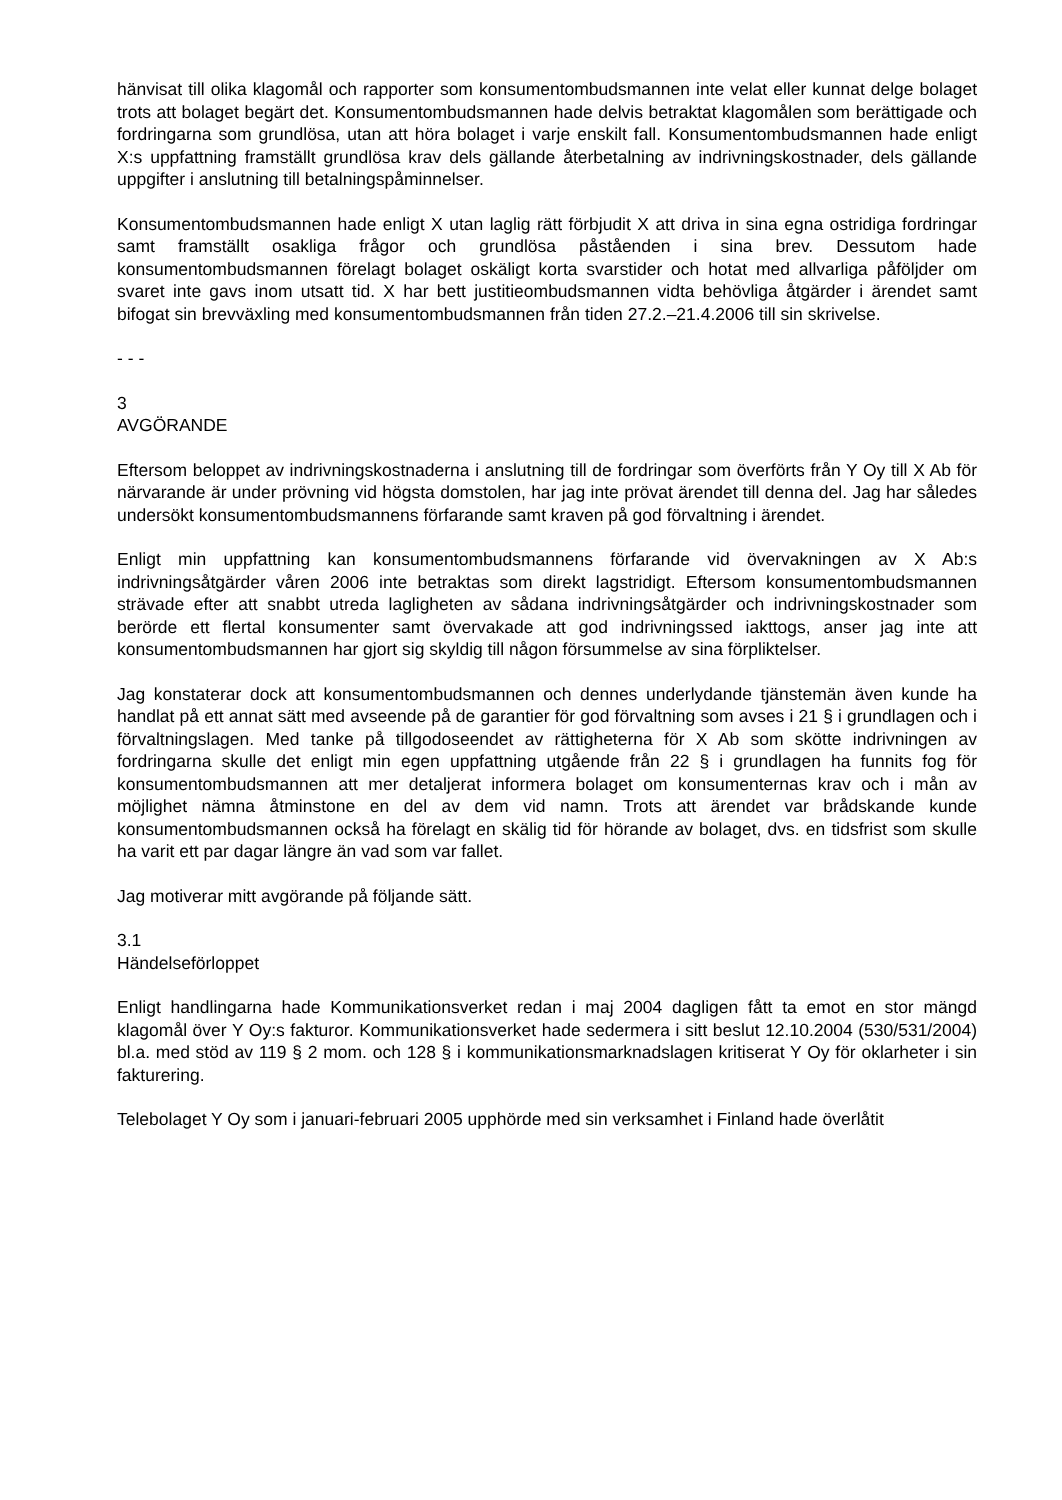hänvisat till olika klagomål och rapporter som konsumentombudsmannen inte velat eller kunnat delge bolaget trots att bolaget begärt det. Konsumentombudsmannen hade delvis betraktat klagomålen som berättigade och fordringarna som grundlösa, utan att höra bolaget i varje enskilt fall. Konsumentombudsmannen hade enligt X:s uppfattning framställt grundlösa krav dels gällande återbetalning av indrivningskostnader, dels gällande uppgifter i anslutning till betalningspåminnelser.
Konsumentombudsmannen hade enligt X utan laglig rätt förbjudit X att driva in sina egna ostridiga fordringar samt framställt osakliga frågor och grundlösa påståenden i sina brev. Dessutom hade konsumentombudsmannen förelagt bolaget oskäligt korta svarstider och hotat med allvarliga påföljder om svaret inte gavs inom utsatt tid. X har bett justitieombudsmannen vidta behövliga åtgärder i ärendet samt bifogat sin brevväxling med konsumentombudsmannen från tiden 27.2.–21.4.2006 till sin skrivelse.
- - -
3
AVGÖRANDE
Eftersom beloppet av indrivningskostnaderna i anslutning till de fordringar som överförts från Y Oy till X Ab för närvarande är under prövning vid högsta domstolen, har jag inte prövat ärendet till denna del. Jag har således undersökt konsumentombudsmannens förfarande samt kraven på god förvaltning i ärendet.
Enligt min uppfattning kan konsumentombudsmannens förfarande vid övervakningen av X Ab:s indrivningsåtgärder våren 2006 inte betraktas som direkt lagstridigt. Eftersom konsumentombudsmannen strävade efter att snabbt utreda lagligheten av sådana indrivningsåtgärder och indrivningskostnader som berörde ett flertal konsumenter samt övervakade att god indrivningssed iakttogs, anser jag inte att konsumentombudsmannen har gjort sig skyldig till någon försummelse av sina förpliktelser.
Jag konstaterar dock att konsumentombudsmannen och dennes underlydande tjänstemän även kunde ha handlat på ett annat sätt med avseende på de garantier för god förvaltning som avses i 21 § i grundlagen och i förvaltningslagen. Med tanke på tillgodoseendet av rättigheterna för X Ab som skötte indrivningen av fordringarna skulle det enligt min egen uppfattning utgående från 22 § i grundlagen ha funnits fog för konsumentombudsmannen att mer detaljerat informera bolaget om konsumenternas krav och i mån av möjlighet nämna åtminstone en del av dem vid namn. Trots att ärendet var brådskande kunde konsumentombudsmannen också ha förelagt en skälig tid för hörande av bolaget, dvs. en tidsfrist som skulle ha varit ett par dagar längre än vad som var fallet.
Jag motiverar mitt avgörande på följande sätt.
3.1
Händelseförloppet
Enligt handlingarna hade Kommunikationsverket redan i maj 2004 dagligen fått ta emot en stor mängd klagomål över Y Oy:s fakturor. Kommunikationsverket hade sedermera i sitt beslut 12.10.2004 (530/531/2004) bl.a. med stöd av 119 § 2 mom. och 128 § i kommunikationsmarknadslagen kritiserat Y Oy för oklarheter i sin fakturering.
Telebolaget Y Oy som i januari-februari 2005 upphörde med sin verksamhet i Finland hade överlåtit